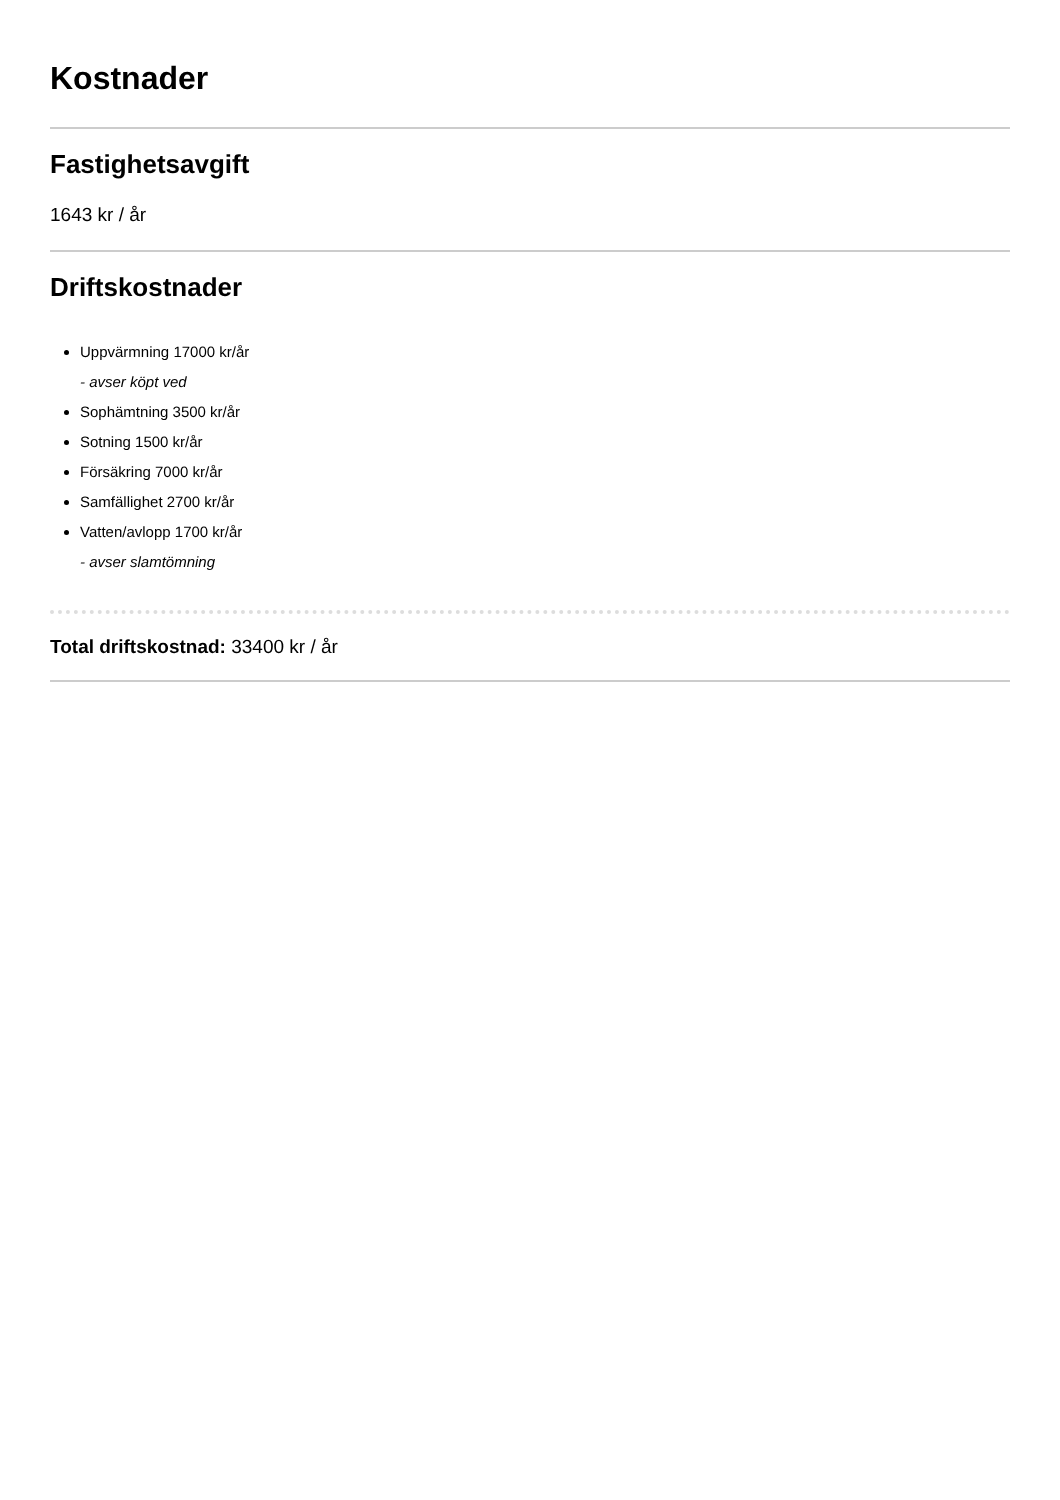Kostnader
Fastighetsavgift
1643 kr / år
Driftskostnader
Uppvärmning 17000 kr/år
- avser köpt ved
Sophämtning 3500 kr/år
Sotning 1500 kr/år
Försäkring 7000 kr/år
Samfällighet 2700 kr/år
Vatten/avlopp 1700 kr/år
- avser slamtömning
Total driftskostnad: 33400 kr / år